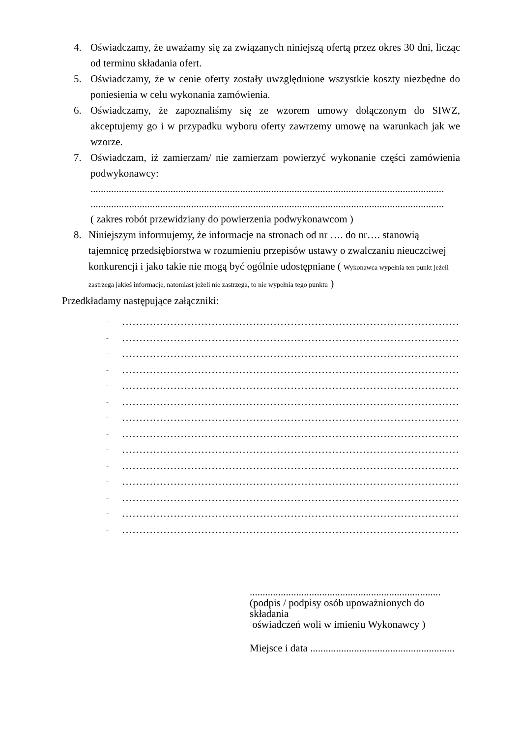4. Oświadczamy, że uważamy się za związanych niniejszą ofertą przez okres 30 dni, licząc od terminu składania ofert.
5. Oświadczamy, że w cenie oferty zostały uwzględnione wszystkie koszty niezbędne do poniesienia w celu wykonania zamówienia.
6. Oświadczamy, że zapoznaliśmy się ze wzorem umowy dołączonym do SIWZ, akceptujemy go i w przypadku wyboru oferty zawrzemy umowę na warunkach jak we wzorze.
7. Oświadczam, iż zamierzam/ nie zamierzam powierzyć wykonanie części zamówienia podwykonawcy:
.........................................................................................................................................
.........................................................................................................................................
( zakres robót przewidziany do powierzenia podwykonawcom )
8. Niniejszym informujemy, że informacje na stronach od nr …. do nr…. stanowią tajemnicę przedsiębiorstwa w rozumieniu przepisów ustawy o zwalczaniu nieuczciwej konkurencji i jako takie nie mogą być ogólnie udostępniane ( Wykonawca wypełnia ten punkt jeżeli zastrzega jakieś informacje, natomiast jeżeli nie zastrzega, to nie wypełnia tego punktu )
Przedkładamy następujące załączniki:
- ………………………………………………………………………………………..
- ………………………………………………………………………………………..
- ……………………………………………………………………………………….
- ………………………………………………………………………………………..
- ………………………………………………………………………………………..
- ……………………………………………………………………………………….
- ……………………………………………………………………………………….
- ……………………………………………………………………………………….
- ……………………………………………………………………………………….
- ……………………………………………………………………………………….
- ……………………………………………………………………………………….
- ……………………………………………………………………………………….
- ……………………………………………………………………………………….
- ……………………………………………………………………………………….
..........................................................................
(podpis / podpisy osób upoważnionych do składania
oświadczeń woli w imieniu Wykonawcy )
Miejsce i data ........................................................